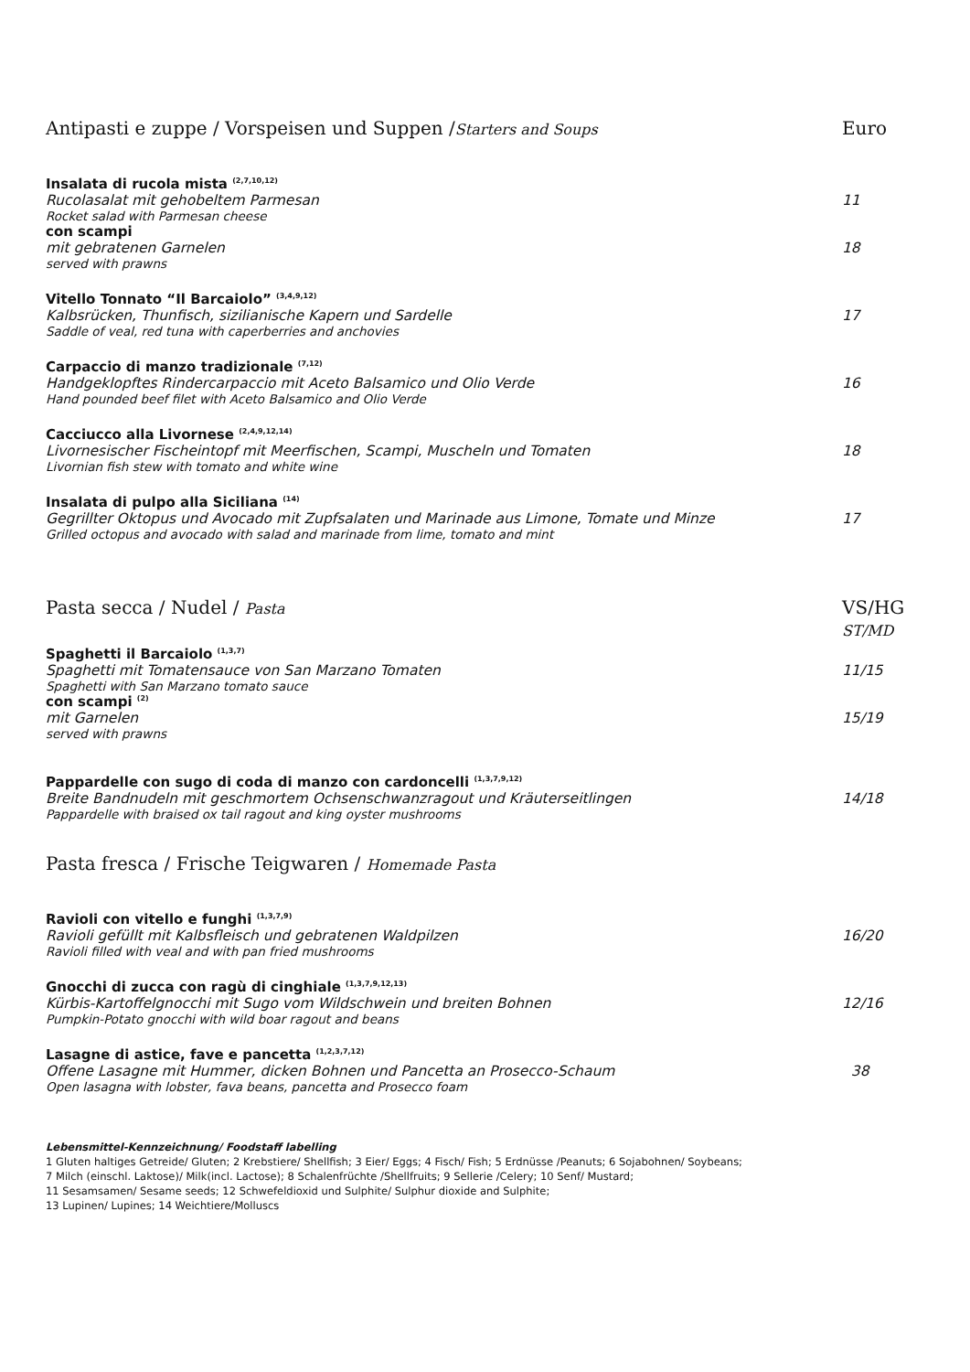Antipasti e zuppe / Vorspeisen und Suppen /Starters and Soups Euro
Insalata di rucola mista <sup>(2,7,10,12)</sup>
Rucolasalat mit gehobeltem Parmesan 11
Rocket salad with Parmesan cheese
con scampi
mit gebratenen Garnelen 18
served with prawns
Vitello Tonnato “Il Barcaiolo” <sup>(3,4,9,12)</sup>
Kalbsrücken, Thunfisch, sizilianische Kapern und Sardelle 17
Saddle of veal, red tuna with caperberries and anchovies
Carpaccio di manzo tradizionale <sup>(7,12)</sup>
Handgeklopftes Rindercarpaccio mit Aceto Balsamico und Olio Verde 16
Hand pounded beef filet with Aceto Balsamico and Olio Verde
Cacciucco alla Livornese <sup>(2,4,9,12,14)</sup>
Livornesischer Fischeintopf mit Meerfischen, Scampi, Muscheln und Tomaten 18
Livornian fish stew with tomato and white wine
Insalata di pulpo alla Siciliana <sup>(14)</sup>
Gegrillter Oktopus und Avocado mit Zupfsalaten und Marinade aus Limone, Tomate und Minze 17
Grilled octopus and avocado with salad and marinade from lime, tomato and mint
Pasta secca / Nudel / Pasta VS/HG
ST/MD
Spaghetti il Barcaiolo <sup>(1,3,7)</sup>
Spaghetti mit Tomatensauce von San Marzano Tomaten 11/15
Spaghetti with San Marzano tomato sauce
con scampi <sup>(2)</sup>
mit Garnelen 15/19
served with prawns
Pappardelle con sugo di coda di manzo con cardoncelli <sup>(1,3,7,9,12)</sup>
Breite Bandnudeln mit geschmortem Ochsenschwanzragout und Kräuterseitlingen 14/18
Pappardelle with braised ox tail ragout and king oyster mushrooms
Pasta fresca / Frische Teigwaren / Homemade Pasta
Ravioli con vitello e funghi <sup>(1,3,7,9)</sup>
Ravioli gefüllt mit Kalbsfleisch und gebratenen Waldpilzen 16/20
Ravioli filled with veal and with pan fried mushrooms
Gnocchi di zucca con ragù di cinghiale <sup>(1,3,7,9,12,13)</sup>
Kürbis-Kartoffelgnocchi mit Sugo vom Wildschwein und breiten Bohnen 12/16
Pumpkin-Potato gnocchi with wild boar ragout and beans
Lasagne di astice, fave e pancetta <sup>(1,2,3,7,12)</sup>
Offene Lasagne mit Hummer, dicken Bohnen und Pancetta an Prosecco-Schaum 38
Open lasagna with lobster, fava beans, pancetta and Prosecco foam
Lebensmittel-Kennzeichnung/ Foodstaff labelling
1 Gluten haltiges Getreide/ Gluten; 2 Krebstiere/ Shellfish; 3 Eier/ Eggs; 4 Fisch/ Fish; 5 Erdnüsse /Peanuts; 6 Sojabohnen/ Soybeans;
7 Milch (einschl. Laktose)/ Milk(incl. Lactose); 8 Schalenfrüchte /Shellfruits; 9 Sellerie /Celery; 10 Senf/ Mustard;
11 Sesamsamen/ Sesame seeds; 12 Schwefeldioxid und Sulphite/ Sulphur dioxide and Sulphite;
13 Lupinen/ Lupines; 14 Weichtiere/Molluscs